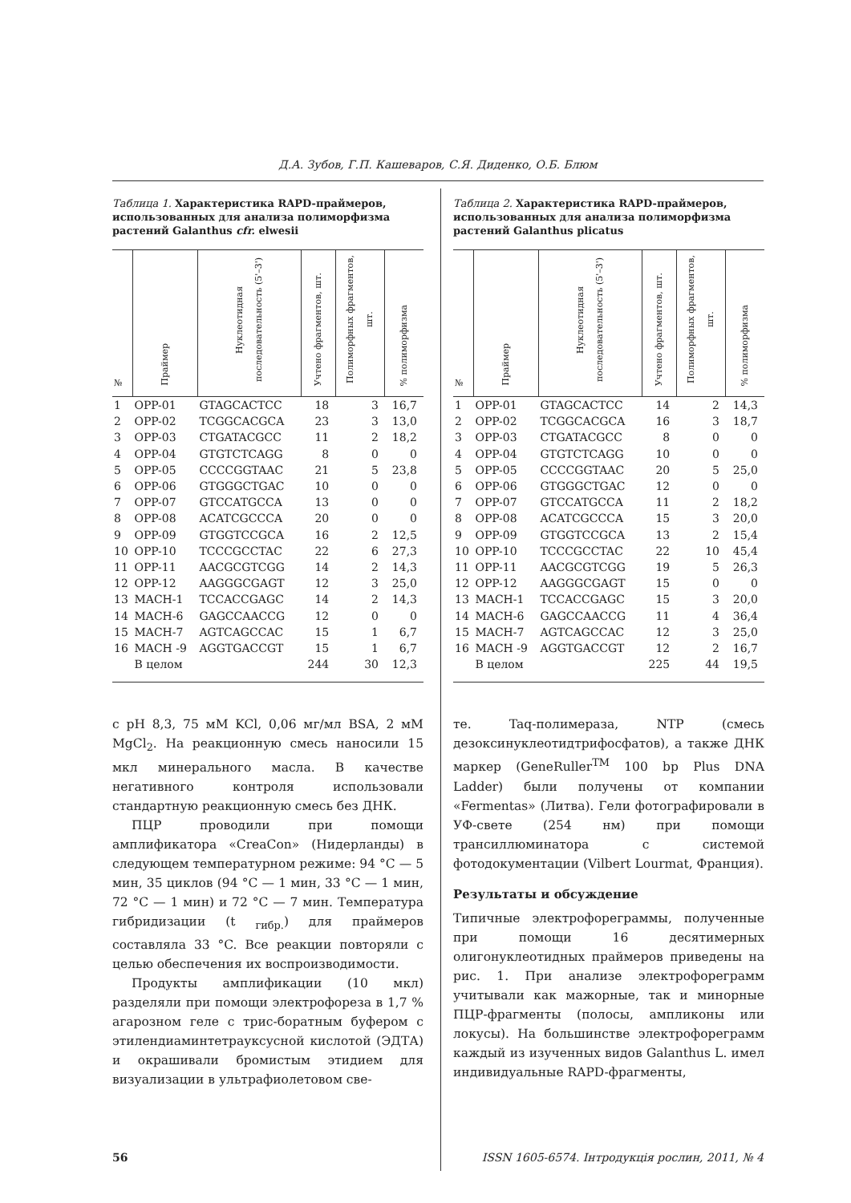Д.А. Зубов, Г.П. Кашеваров, С.Я. Диденко, О.Б. Блюм
Таблица 1. Характеристика RAPD-праймеров, использованных для анализа полиморфизма растений Galanthus cfr. elwesii
| № | Праймер | Нуклеотидная последовательность (5'–3') | Учтено фрагментов, шт. | Полиморфных фрагментов, шт. | % полиморфизма |
| --- | --- | --- | --- | --- | --- |
| 1 | OPP-01 | GTAGCACTCC | 18 | 3 | 16,7 |
| 2 | OPP-02 | TCGGCACGCA | 23 | 3 | 13,0 |
| 3 | OPP-03 | CTGATACGCC | 11 | 2 | 18,2 |
| 4 | OPP-04 | GTGTCTCAGG | 8 | 0 | 0 |
| 5 | OPP-05 | CCCCGGTAAC | 21 | 5 | 23,8 |
| 6 | OPP-06 | GTGGGCTGAC | 10 | 0 | 0 |
| 7 | OPP-07 | GTCCATGCCA | 13 | 0 | 0 |
| 8 | OPP-08 | ACATCGCCCA | 20 | 0 | 0 |
| 9 | OPP-09 | GTGGTCCGCA | 16 | 2 | 12,5 |
| 10 | OPP-10 | TCCCGCCTAC | 22 | 6 | 27,3 |
| 11 | OPP-11 | AACGCGTCGG | 14 | 2 | 14,3 |
| 12 | OPP-12 | AAGGGCGAGT | 12 | 3 | 25,0 |
| 13 | MACH-1 | TCCACCGAGC | 14 | 2 | 14,3 |
| 14 | MACH-6 | GAGCCAACCG | 12 | 0 | 0 |
| 15 | MACH-7 | AGTCAGCCAC | 15 | 1 | 6,7 |
| 16 | MACH -9 | AGGTGACCGT | 15 | 1 | 6,7 |
| | В целом | | 244 | 30 | 12,3 |
с pH 8,3, 75 мМ KCl, 0,06 мг/мл BSA, 2 мМ MgCl<sub>2</sub>. На реакционную смесь наносили 15 мкл минерального масла. В качестве негативного контроля использовали стандартную реакционную смесь без ДНК.
ПЦР проводили при помощи амплификатора «CreaCon» (Нидерланды) в следующем температурном режиме: 94 °C — 5 мин, 35 циклов (94 °C — 1 мин, 33 °C — 1 мин, 72 °C — 1 мин) и 72 °C — 7 мин. Температура гибридизации (t <sub>гибр.</sub>) для праймеров составляла 33 °C. Все реакции повторяли с целью обеспечения их воспроизводимости.
Продукты амплификации (10 мкл) разделяли при помощи электрофореза в 1,7 % агарозном геле с трис-боратным буфером с этилендиаминтетрауксусной кислотой (ЭДТА) и окрашивали бромистым этидием для визуализации в ультрафиолетовом све-
Таблица 2. Характеристика RAPD-праймеров, использованных для анализа полиморфизма растений Galanthus plicatus
| № | Праймер | Нуклеотидная последовательность (5'–3') | Учтено фрагментов, шт. | Полиморфных фрагментов, шт. | % полиморфизма |
| --- | --- | --- | --- | --- | --- |
| 1 | OPP-01 | GTAGCACTCC | 14 | 2 | 14,3 |
| 2 | OPP-02 | TCGGCACGCA | 16 | 3 | 18,7 |
| 3 | OPP-03 | CTGATACGCC | 8 | 0 | 0 |
| 4 | OPP-04 | GTGTCTCAGG | 10 | 0 | 0 |
| 5 | OPP-05 | CCCCGGTAAC | 20 | 5 | 25,0 |
| 6 | OPP-06 | GTGGGCTGAC | 12 | 0 | 0 |
| 7 | OPP-07 | GTCCATGCCA | 11 | 2 | 18,2 |
| 8 | OPP-08 | ACATCGCCCA | 15 | 3 | 20,0 |
| 9 | OPP-09 | GTGGTCCGCA | 13 | 2 | 15,4 |
| 10 | OPP-10 | TCCCGCCTAC | 22 | 10 | 45,4 |
| 11 | OPP-11 | AACGCGTCGG | 19 | 5 | 26,3 |
| 12 | OPP-12 | AAGGGCGAGT | 15 | 0 | 0 |
| 13 | MACH-1 | TCCACCGAGC | 15 | 3 | 20,0 |
| 14 | MACH-6 | GAGCCAACCG | 11 | 4 | 36,4 |
| 15 | MACH-7 | AGTCAGCCAC | 12 | 3 | 25,0 |
| 16 | MACH -9 | AGGTGACCGT | 12 | 2 | 16,7 |
| | В целом | | 225 | 44 | 19,5 |
те. Taq-полимераза, NTP (смесь дезоксинуклеотидтрифосфатов), а также ДНК маркер (GeneRuller<sup>TM</sup> 100 bp Plus DNA Ladder) были получены от компании «Fermentas» (Литва). Гели фотографировали в УФ-свете (254 нм) при помощи трансиллюминатора с системой фотодокументации (Vilbert Lourmat, Франция).
Результаты и обсуждение
Типичные электрофореграммы, полученные при помощи 16 десятимерных олигонуклеотидных праймеров приведены на рис. 1. При анализе электрофореграмм учитывали как мажорные, так и минорные ПЦР-фрагменты (полосы, ампликоны или локусы). На большинстве электрофореграмм каждый из изученных видов Galanthus L. имел индивидуальные RAPD-фрагменты,
56 ISSN 1605-6574. Інтродукція рослин, 2011, № 4